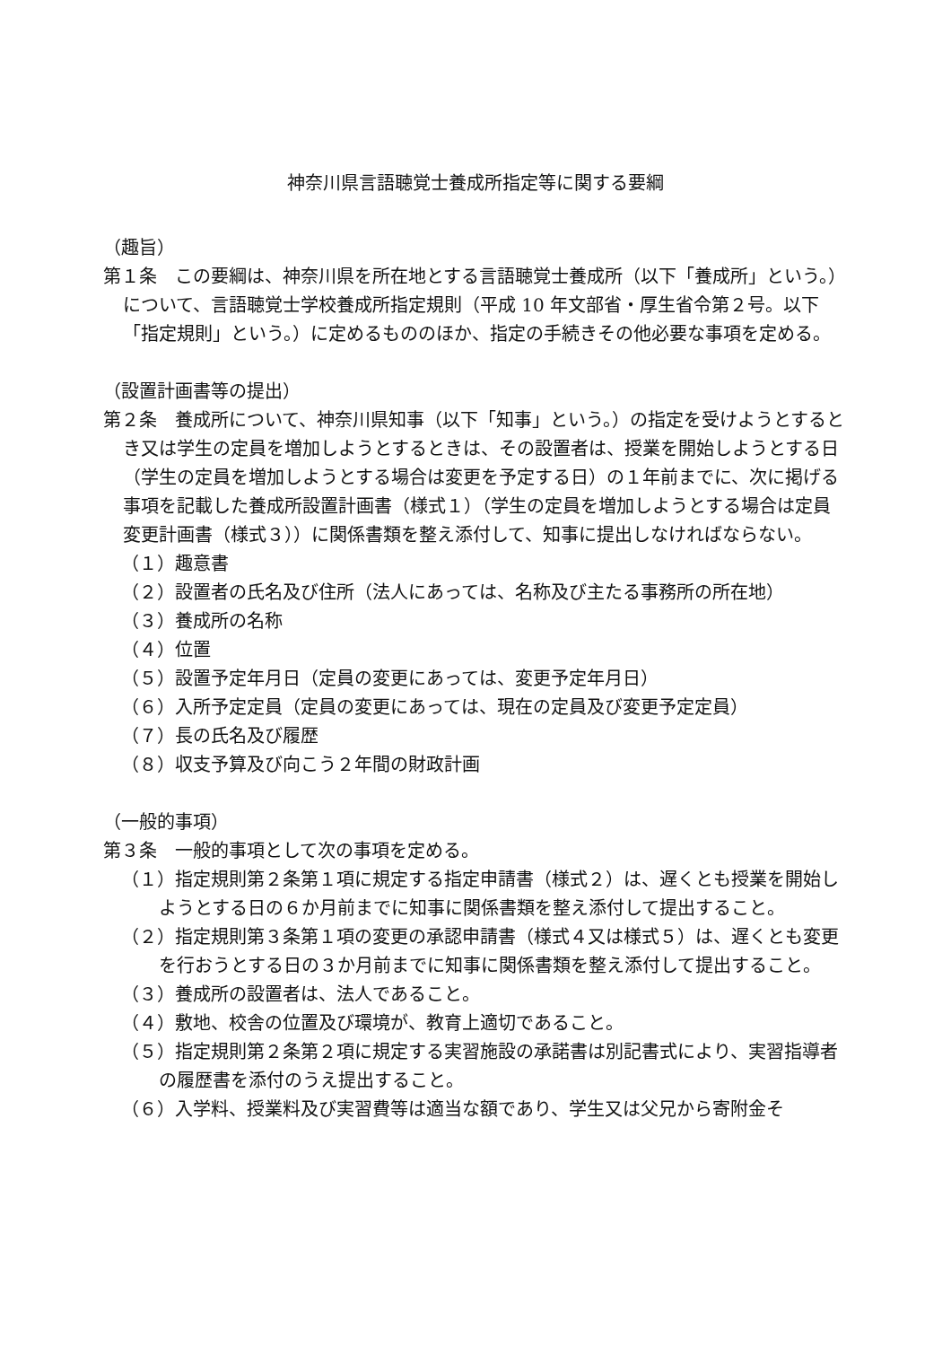神奈川県言語聴覚士養成所指定等に関する要綱
（趣旨）
第１条　この要綱は、神奈川県を所在地とする言語聴覚士養成所（以下「養成所」という。）について、言語聴覚士学校養成所指定規則（平成 10 年文部省・厚生省令第２号。以下「指定規則」という。）に定めるもののほか、指定の手続きその他必要な事項を定める。
（設置計画書等の提出）
第２条　養成所について、神奈川県知事（以下「知事」という。）の指定を受けようとするとき又は学生の定員を増加しようとするときは、その設置者は、授業を開始しようとする日（学生の定員を増加しようとする場合は変更を予定する日）の１年前までに、次に掲げる事項を記載した養成所設置計画書（様式１）（学生の定員を増加しようとする場合は定員変更計画書（様式３））に関係書類を整え添付して、知事に提出しなければならない。
（１）趣意書
（２）設置者の氏名及び住所（法人にあっては、名称及び主たる事務所の所在地）
（３）養成所の名称
（４）位置
（５）設置予定年月日（定員の変更にあっては、変更予定年月日）
（６）入所予定定員（定員の変更にあっては、現在の定員及び変更予定定員）
（７）長の氏名及び履歴
（８）収支予算及び向こう２年間の財政計画
（一般的事項）
第３条　一般的事項として次の事項を定める。
（１）指定規則第２条第１項に規定する指定申請書（様式２）は、遅くとも授業を開始しようとする日の６か月前までに知事に関係書類を整え添付して提出すること。
（２）指定規則第３条第１項の変更の承認申請書（様式４又は様式５）は、遅くとも変更を行おうとする日の３か月前までに知事に関係書類を整え添付して提出すること。
（３）養成所の設置者は、法人であること。
（４）敷地、校舎の位置及び環境が、教育上適切であること。
（５）指定規則第２条第２項に規定する実習施設の承諾書は別記書式により、実習指導者の履歴書を添付のうえ提出すること。
（６）入学料、授業料及び実習費等は適当な額であり、学生又は父兄から寄附金そ